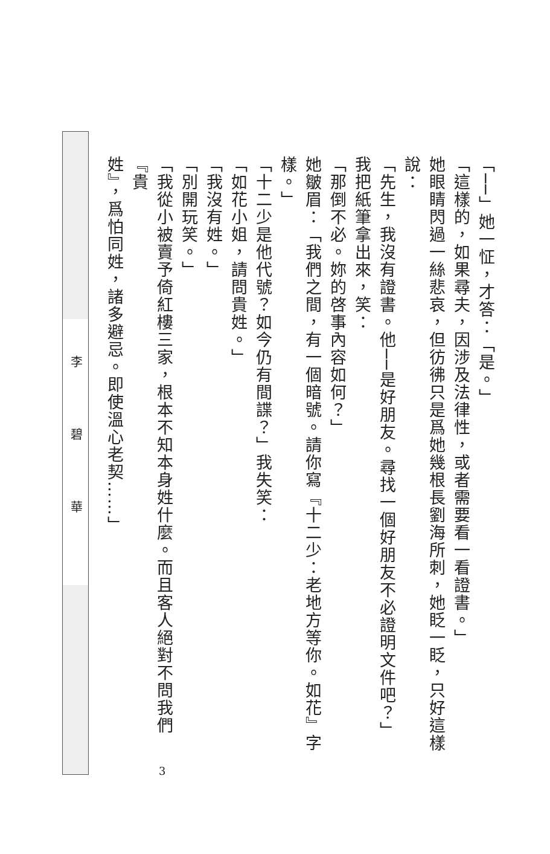「──」她一怔，才答：「是。」
「這樣的，如果尋夫，因涉及法律性，或者需要看一看證書。」
她眼睛閃過一絲悲哀，但彷彿只是爲她幾根長劉海所刺，她眨一眨，只好這樣說：
「先生，我沒有證書。他──是好朋友。尋找一個好朋友不必證明文件吧？」
我把紙筆拿出來，笑：
「那倒不必。妳的啓事內容如何？」
她皺眉：「我們之間，有一個暗號。請你寫『十二少：老地方等你。如花』字樣。」
「十二少是他代號？如今仍有間諜？」我失笑：
「如花小姐，請問貴姓。」
「我沒有姓。」
「別開玩笑。」
「我從小被賣予倚紅樓三家，根本不知本身姓什麼。而且客人絕對不問我們『貴
姓』，爲怕同姓，諸多避忌。即使溫心老契……」
李碧華
3